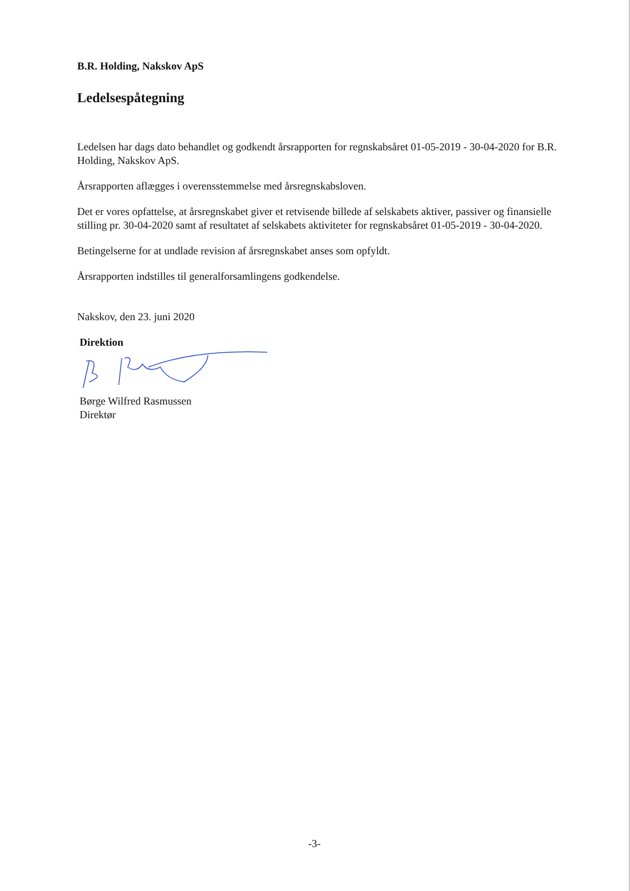B.R. Holding, Nakskov ApS
Ledelsespåtegning
Ledelsen har dags dato behandlet og godkendt årsrapporten for regnskabsåret 01-05-2019 - 30-04-2020 for B.R. Holding, Nakskov ApS.
Årsrapporten aflægges i overensstemmelse med årsregnskabsloven.
Det er vores opfattelse, at årsregnskabet giver et retvisende billede af selskabets aktiver, passiver og finansielle stilling pr. 30-04-2020 samt af resultatet af selskabets aktiviteter for regnskabsåret 01-05-2019 - 30-04-2020.
Betingelserne for at undlade revision af årsregnskabet anses som opfyldt.
Årsrapporten indstilles til generalforsamlingens godkendelse.
Nakskov, den 23. juni 2020
Direktion
Børge Wilfred Rasmussen
Direktør
-3-